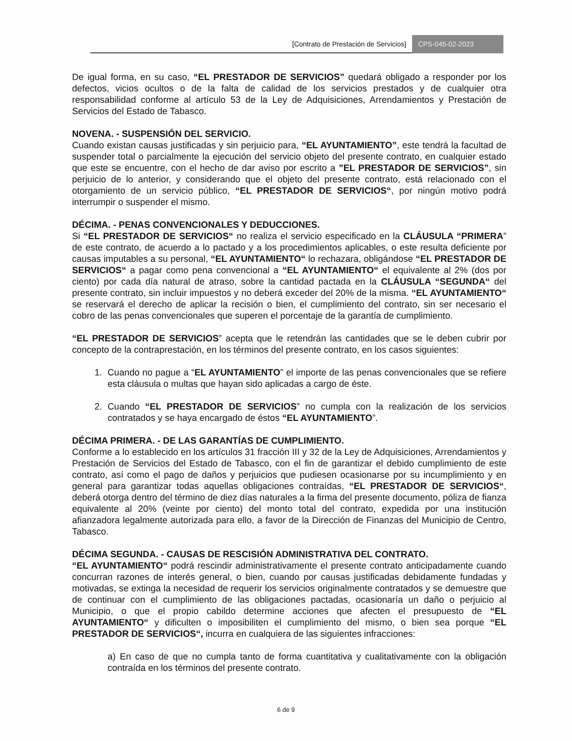[Contrato de Prestación de Servicios] CPS-045-02-2023
De igual forma, en su caso, “EL PRESTADOR DE SERVICIOS” quedará obligado a responder por los defectos, vicios ocultos o de la falta de calidad de los servicios prestados y de cualquier otra responsabilidad conforme al artículo 53 de la Ley de Adquisiciones, Arrendamientos y Prestación de Servicios del Estado de Tabasco.
NOVENA. - SUSPENSIÓN DEL SERVICIO.
Cuando existan causas justificadas y sin perjuicio para, “EL AYUNTAMIENTO”, este tendrá la facultad de suspender total o parcialmente la ejecución del servicio objeto del presente contrato, en cualquier estado que este se encuentre, con el hecho de dar aviso por escrito a ”EL PRESTADOR DE SERVICIOS”, sin perjuicio de lo anterior, y considerando que el objeto del presente contrato, está relacionado con el otorgamiento de un servicio público, “EL PRESTADOR DE SERVICIOS“, por ningún motivo podrá interrumpir o suspender el mismo.
DÉCIMA. - PENAS CONVENCIONALES Y DEDUCCIONES.
Si “EL PRESTADOR DE SERVICIOS“ no realiza el servicio especificado en la CLÁUSULA “PRIMERA” de este contrato, de acuerdo a lo pactado y a los procedimientos aplicables, o este resulta deficiente por causas imputables a su personal, “EL AYUNTAMIENTO“ lo rechazara, obligándose “EL PRESTADOR DE SERVICIOS“ a pagar como pena convencional a “EL AYUNTAMIENTO“ el equivalente al 2% (dos por ciento) por cada día natural de atraso, sobre la cantidad pactada en la CLÁUSULA “SEGUNDA“ del presente contrato, sin incluir impuestos y no deberá exceder del 20% de la misma. “EL AYUNTAMIENTO“ se reservará el derecho de aplicar la recisión o bien, el cumplimiento del contrato, sin ser necesario el cobro de las penas convencionales que superen el porcentaje de la garantía de cumplimiento.
“EL PRESTADOR DE SERVICIOS” acepta que le retendrán las cantidades que se le deben cubrir por concepto de la contraprestación, en los términos del presente contrato, en los casos siguientes:
1. Cuando no pague a “EL AYUNTAMIENTO” el importe de las penas convencionales que se refiere esta cláusula o multas que hayan sido aplicadas a cargo de éste.
2. Cuando “EL PRESTADOR DE SERVICIOS” no cumpla con la realización de los servicios contratados y se haya encargado de éstos “EL AYUNTAMIENTO”.
DÉCIMA PRIMERA. - DE LAS GARANTÍAS DE CUMPLIMIENTO.
Conforme a lo establecido en los artículos 31 fracción III y 32 de la Ley de Adquisiciones, Arrendamientos y Prestación de Servicios del Estado de Tabasco, con el fin de garantizar el debido cumplimiento de este contrato, así como el pago de daños y perjuicios que pudiesen ocasionarse por su incumplimiento y en general para garantizar todas aquellas obligaciones contraídas, “EL PRESTADOR DE SERVICIOS“, deberá otorga dentro del término de diez días naturales a la firma del presente documento, póliza de fianza equivalente al 20% (veinte por ciento) del monto total del contrato, expedida por una institución afianzadora legalmente autorizada para ello, a favor de la Dirección de Finanzas del Municipio de Centro, Tabasco.
DÉCIMA SEGUNDA. - CAUSAS DE RESCISIÓN ADMINISTRATIVA DEL CONTRATO.
“EL AYUNTAMIENTO“ podrá rescindir administrativamente el presente contrato anticipadamente cuando concurran razones de interés general, o bien, cuando por causas justificadas debidamente fundadas y motivadas, se extinga la necesidad de requerir los servicios originalmente contratados y se demuestre que de continuar con el cumplimiento de las obligaciones pactadas, ocasionaría un daño o perjuicio al Municipio, o que el propio cabildo determine acciones que afecten el presupuesto de “EL AYUNTAMIENTO“ y dificulten o imposibiliten el cumplimiento del mismo, o bien sea porque “EL PRESTADOR DE SERVICIOS“, incurra en cualquiera de las siguientes infracciones:
a) En caso de que no cumpla tanto de forma cuantitativa y cualitativamente con la obligación contraída en los términos del presente contrato.
6 de 9